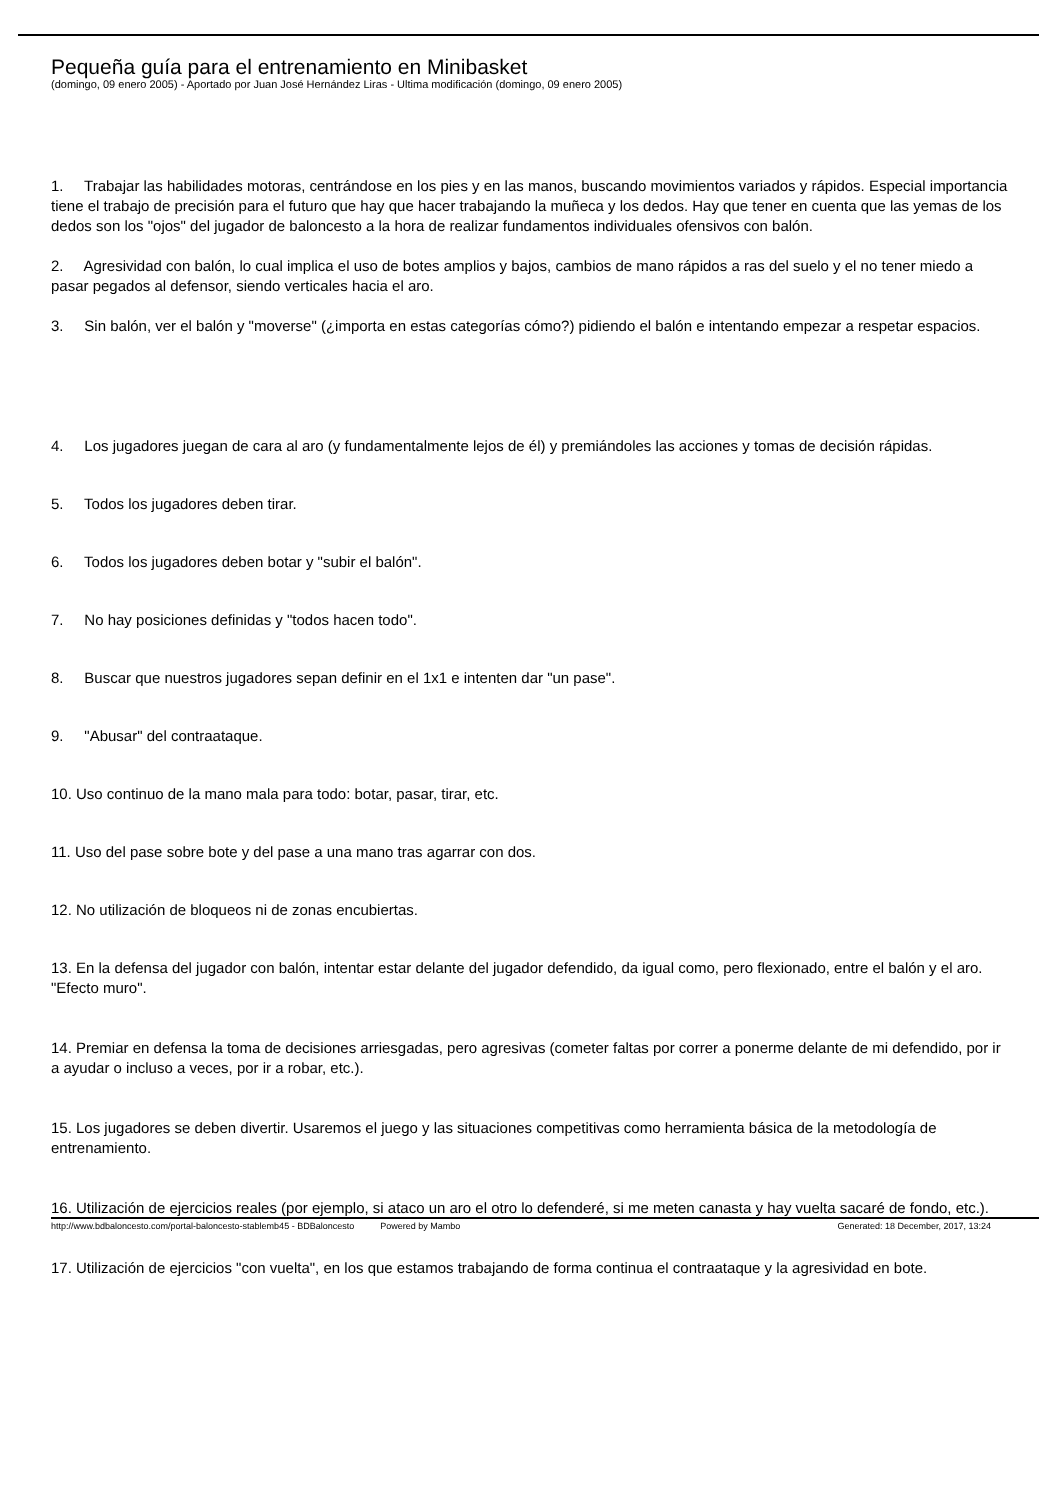Pequeña guía para el entrenamiento en Minibasket
(domingo, 09 enero 2005) - Aportado por Juan José Hernández Liras - Ultima modificación (domingo, 09 enero 2005)
1. Trabajar las habilidades motoras, centrándose en los pies y en las manos, buscando movimientos variados y rápidos. Especial importancia tiene el trabajo de precisión para el futuro que hay que hacer trabajando la muñeca y los dedos. Hay que tener en cuenta que las yemas de los dedos son los "ojos" del jugador de baloncesto a la hora de realizar fundamentos individuales ofensivos con balón.
2. Agresividad con balón, lo cual implica el uso de botes amplios y bajos, cambios de mano rápidos a ras del suelo y el no tener miedo a pasar pegados al defensor, siendo verticales hacia el aro.
3. Sin balón, ver el balón y "moverse" (¿importa en estas categorías cómo?) pidiendo el balón e intentando empezar a respetar espacios.
4. Los jugadores juegan de cara al aro (y fundamentalmente lejos de él) y premiándoles las acciones y tomas de decisión rápidas.
5. Todos los jugadores deben tirar.
6. Todos los jugadores deben botar y "subir el balón".
7. No hay posiciones definidas y "todos hacen todo".
8. Buscar que nuestros jugadores sepan definir en el 1x1 e intenten dar "un pase".
9. "Abusar" del contraataque.
10. Uso continuo de la mano mala para todo: botar, pasar, tirar, etc.
11. Uso del pase sobre bote y del pase a una mano tras agarrar con dos.
12. No utilización de bloqueos ni de zonas encubiertas.
13. En la defensa del jugador con balón, intentar estar delante del jugador defendido, da igual como, pero flexionado, entre el balón y el aro. "Efecto muro".
14. Premiar en defensa la toma de decisiones arriesgadas, pero agresivas (cometer faltas por correr a ponerme delante de mi defendido, por ir a ayudar o incluso a veces, por ir a robar, etc.).
15. Los jugadores se deben divertir. Usaremos el juego y las situaciones competitivas como herramienta básica de la metodología de entrenamiento.
16. Utilización de ejercicios reales (por ejemplo, si ataco un aro el otro lo defenderé, si me meten canasta y hay vuelta sacaré de fondo, etc.).
17. Utilización de ejercicios "con vuelta", en los que estamos trabajando de forma continua el contraataque y la agresividad en bote.
http://www.bdbaloncesto.com/portal-baloncesto-stablemb45 - BDBaloncesto Powered by Mambo Generated: 18 December, 2017, 13:24